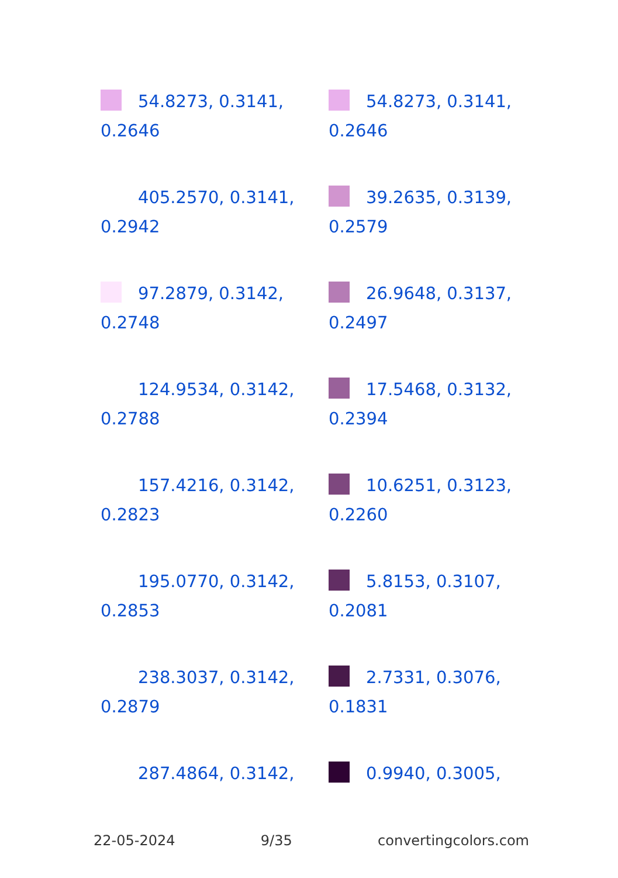54.8273, 0.3141,
0.2646
54.8273, 0.3141,
0.2646
405.2570, 0.3141,
0.2942
39.2635, 0.3139,
0.2579
97.2879, 0.3142,
0.2748
26.9648, 0.3137,
0.2497
124.9534, 0.3142,
0.2788
17.5468, 0.3132,
0.2394
157.4216, 0.3142,
0.2823
10.6251, 0.3123,
0.2260
195.0770, 0.3142,
0.2853
5.8153, 0.3107,
0.2081
238.3037, 0.3142,
0.2879
2.7331, 0.3076,
0.1831
287.4864, 0.3142,
0.9940, 0.3005,
22-05-2024 9/35 convertingcolors.com